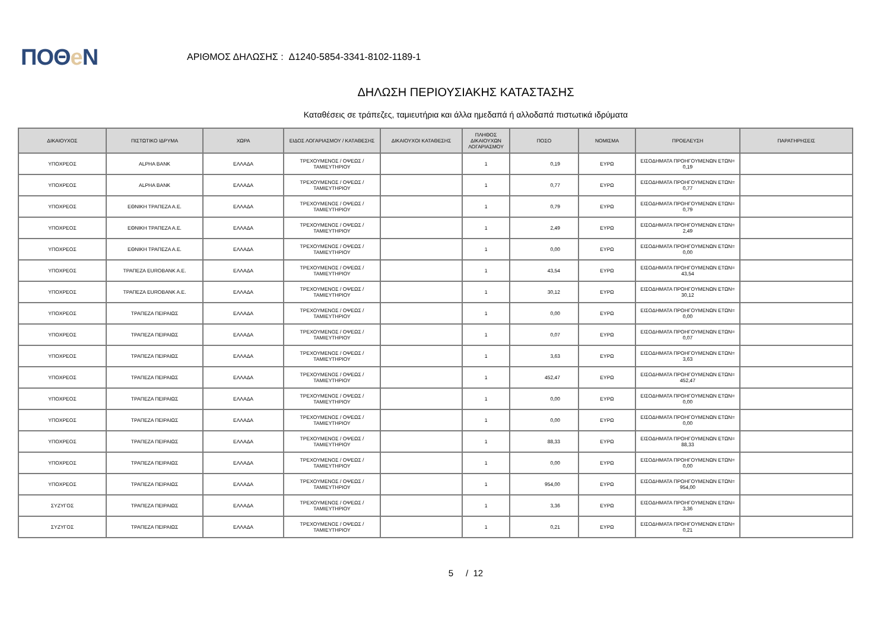ΠΟΘe Ν
ΑΡΙΘΜΟΣ ΔΗΛΩΣΗΣ : Δ1240-5854-3341-8102-1189-1
ΔΗΛΩΣΗ ΠΕΡΙΟΥΣΙΑΚΗΣ ΚΑΤΑΣΤΑΣΗΣ
Καταθέσεις σε τράπεζες, ταμιευτήρια και άλλα ημεδαπά ή αλλοδαπά πιστωτικά ιδρύματα
| ΔΙΚΑΙΟΥΧΟΣ | ΠΙΣΤΩΤΙΚΟ ΙΔΡΥΜΑ | ΧΩΡΑ | ΕΙΔΟΣ ΛΟΓΑΡΙΑΣΜΟΥ / ΚΑΤΑΘΕΣΗΣ | ΔΙΚΑΙΟΥΧΟΙ ΚΑΤΑΘΕΣΗΣ | ΠΛΗΘΟΣ ΔΙΚΑΙΟΥΧΩΝ ΛΟΓΑΡΙΑΣΜΟΥ | ΠΟΣΟ | ΝΟΜΙΣΜΑ | ΠΡΟΕΛΕΥΣΗ | ΠΑΡΑΤΗΡΗΣΕΙΣ |
| --- | --- | --- | --- | --- | --- | --- | --- | --- | --- |
| ΥΠΟΧΡΕΟΣ | ALPHA BANK | ΕΛΛΑΔΑ | ΤΡΕΧΟΥΜΕΝΟΣ / ΟΨΕΩΣ / ΤΑΜΙΕΥΤΗΡΙΟΥ | | 1 | 0,19 | ΕΥΡΩ | ΕΙΣΟΔΗΜΑΤΑ ΠΡΟΗΓΟΥΜΕΝΩΝ ΕΤΩΝ= 0,19 | |
| ΥΠΟΧΡΕΟΣ | ALPHA BANK | ΕΛΛΑΔΑ | ΤΡΕΧΟΥΜΕΝΟΣ / ΟΨΕΩΣ / ΤΑΜΙΕΥΤΗΡΙΟΥ | | 1 | 0,77 | ΕΥΡΩ | ΕΙΣΟΔΗΜΑΤΑ ΠΡΟΗΓΟΥΜΕΝΩΝ ΕΤΩΝ= 0,77 | |
| ΥΠΟΧΡΕΟΣ | ΕΘΝΙΚΗ ΤΡΑΠΕΖΑ Α.Ε. | ΕΛΛΑΔΑ | ΤΡΕΧΟΥΜΕΝΟΣ / ΟΨΕΩΣ / ΤΑΜΙΕΥΤΗΡΙΟΥ | | 1 | 0,79 | ΕΥΡΩ | ΕΙΣΟΔΗΜΑΤΑ ΠΡΟΗΓΟΥΜΕΝΩΝ ΕΤΩΝ= 0,79 | |
| ΥΠΟΧΡΕΟΣ | ΕΘΝΙΚΗ ΤΡΑΠΕΖΑ Α.Ε. | ΕΛΛΑΔΑ | ΤΡΕΧΟΥΜΕΝΟΣ / ΟΨΕΩΣ / ΤΑΜΙΕΥΤΗΡΙΟΥ | | 1 | 2,49 | ΕΥΡΩ | ΕΙΣΟΔΗΜΑΤΑ ΠΡΟΗΓΟΥΜΕΝΩΝ ΕΤΩΝ= 2,49 | |
| ΥΠΟΧΡΕΟΣ | ΕΘΝΙΚΗ ΤΡΑΠΕΖΑ Α.Ε. | ΕΛΛΑΔΑ | ΤΡΕΧΟΥΜΕΝΟΣ / ΟΨΕΩΣ / ΤΑΜΙΕΥΤΗΡΙΟΥ | | 1 | 0,00 | ΕΥΡΩ | ΕΙΣΟΔΗΜΑΤΑ ΠΡΟΗΓΟΥΜΕΝΩΝ ΕΤΩΝ= 0,00 | |
| ΥΠΟΧΡΕΟΣ | ΤΡΑΠΕΖΑ EUROBANK A.E. | ΕΛΛΑΔΑ | ΤΡΕΧΟΥΜΕΝΟΣ / ΟΨΕΩΣ / ΤΑΜΙΕΥΤΗΡΙΟΥ | | 1 | 43,54 | ΕΥΡΩ | ΕΙΣΟΔΗΜΑΤΑ ΠΡΟΗΓΟΥΜΕΝΩΝ ΕΤΩΝ= 43,54 | |
| ΥΠΟΧΡΕΟΣ | ΤΡΑΠΕΖΑ EUROBANK A.E. | ΕΛΛΑΔΑ | ΤΡΕΧΟΥΜΕΝΟΣ / ΟΨΕΩΣ / ΤΑΜΙΕΥΤΗΡΙΟΥ | | 1 | 30,12 | ΕΥΡΩ | ΕΙΣΟΔΗΜΑΤΑ ΠΡΟΗΓΟΥΜΕΝΩΝ ΕΤΩΝ= 30,12 | |
| ΥΠΟΧΡΕΟΣ | ΤΡΑΠΕΖΑ ΠΕΙΡΑΙΩΣ | ΕΛΛΑΔΑ | ΤΡΕΧΟΥΜΕΝΟΣ / ΟΨΕΩΣ / ΤΑΜΙΕΥΤΗΡΙΟΥ | | 1 | 0,00 | ΕΥΡΩ | ΕΙΣΟΔΗΜΑΤΑ ΠΡΟΗΓΟΥΜΕΝΩΝ ΕΤΩΝ= 0,00 | |
| ΥΠΟΧΡΕΟΣ | ΤΡΑΠΕΖΑ ΠΕΙΡΑΙΩΣ | ΕΛΛΑΔΑ | ΤΡΕΧΟΥΜΕΝΟΣ / ΟΨΕΩΣ / ΤΑΜΙΕΥΤΗΡΙΟΥ | | 1 | 0,07 | ΕΥΡΩ | ΕΙΣΟΔΗΜΑΤΑ ΠΡΟΗΓΟΥΜΕΝΩΝ ΕΤΩΝ= 0,07 | |
| ΥΠΟΧΡΕΟΣ | ΤΡΑΠΕΖΑ ΠΕΙΡΑΙΩΣ | ΕΛΛΑΔΑ | ΤΡΕΧΟΥΜΕΝΟΣ / ΟΨΕΩΣ / ΤΑΜΙΕΥΤΗΡΙΟΥ | | 1 | 3,63 | ΕΥΡΩ | ΕΙΣΟΔΗΜΑΤΑ ΠΡΟΗΓΟΥΜΕΝΩΝ ΕΤΩΝ= 3,63 | |
| ΥΠΟΧΡΕΟΣ | ΤΡΑΠΕΖΑ ΠΕΙΡΑΙΩΣ | ΕΛΛΑΔΑ | ΤΡΕΧΟΥΜΕΝΟΣ / ΟΨΕΩΣ / ΤΑΜΙΕΥΤΗΡΙΟΥ | | 1 | 452,47 | ΕΥΡΩ | ΕΙΣΟΔΗΜΑΤΑ ΠΡΟΗΓΟΥΜΕΝΩΝ ΕΤΩΝ= 452,47 | |
| ΥΠΟΧΡΕΟΣ | ΤΡΑΠΕΖΑ ΠΕΙΡΑΙΩΣ | ΕΛΛΑΔΑ | ΤΡΕΧΟΥΜΕΝΟΣ / ΟΨΕΩΣ / ΤΑΜΙΕΥΤΗΡΙΟΥ | | 1 | 0,00 | ΕΥΡΩ | ΕΙΣΟΔΗΜΑΤΑ ΠΡΟΗΓΟΥΜΕΝΩΝ ΕΤΩΝ= 0,00 | |
| ΥΠΟΧΡΕΟΣ | ΤΡΑΠΕΖΑ ΠΕΙΡΑΙΩΣ | ΕΛΛΑΔΑ | ΤΡΕΧΟΥΜΕΝΟΣ / ΟΨΕΩΣ / ΤΑΜΙΕΥΤΗΡΙΟΥ | | 1 | 0,00 | ΕΥΡΩ | ΕΙΣΟΔΗΜΑΤΑ ΠΡΟΗΓΟΥΜΕΝΩΝ ΕΤΩΝ= 0,00 | |
| ΥΠΟΧΡΕΟΣ | ΤΡΑΠΕΖΑ ΠΕΙΡΑΙΩΣ | ΕΛΛΑΔΑ | ΤΡΕΧΟΥΜΕΝΟΣ / ΟΨΕΩΣ / ΤΑΜΙΕΥΤΗΡΙΟΥ | | 1 | 88,33 | ΕΥΡΩ | ΕΙΣΟΔΗΜΑΤΑ ΠΡΟΗΓΟΥΜΕΝΩΝ ΕΤΩΝ= 88,33 | |
| ΥΠΟΧΡΕΟΣ | ΤΡΑΠΕΖΑ ΠΕΙΡΑΙΩΣ | ΕΛΛΑΔΑ | ΤΡΕΧΟΥΜΕΝΟΣ / ΟΨΕΩΣ / ΤΑΜΙΕΥΤΗΡΙΟΥ | | 1 | 0,00 | ΕΥΡΩ | ΕΙΣΟΔΗΜΑΤΑ ΠΡΟΗΓΟΥΜΕΝΩΝ ΕΤΩΝ= 0,00 | |
| ΥΠΟΧΡΕΟΣ | ΤΡΑΠΕΖΑ ΠΕΙΡΑΙΩΣ | ΕΛΛΑΔΑ | ΤΡΕΧΟΥΜΕΝΟΣ / ΟΨΕΩΣ / ΤΑΜΙΕΥΤΗΡΙΟΥ | | 1 | 954,00 | ΕΥΡΩ | ΕΙΣΟΔΗΜΑΤΑ ΠΡΟΗΓΟΥΜΕΝΩΝ ΕΤΩΝ= 954,00 | |
| ΣΥΖΥΓΟΣ | ΤΡΑΠΕΖΑ ΠΕΙΡΑΙΩΣ | ΕΛΛΑΔΑ | ΤΡΕΧΟΥΜΕΝΟΣ / ΟΨΕΩΣ / ΤΑΜΙΕΥΤΗΡΙΟΥ | | 1 | 3,36 | ΕΥΡΩ | ΕΙΣΟΔΗΜΑΤΑ ΠΡΟΗΓΟΥΜΕΝΩΝ ΕΤΩΝ= 3,36 | |
| ΣΥΖΥΓΟΣ | ΤΡΑΠΕΖΑ ΠΕΙΡΑΙΩΣ | ΕΛΛΑΔΑ | ΤΡΕΧΟΥΜΕΝΟΣ / ΟΨΕΩΣ / ΤΑΜΙΕΥΤΗΡΙΟΥ | | 1 | 0,21 | ΕΥΡΩ | ΕΙΣΟΔΗΜΑΤΑ ΠΡΟΗΓΟΥΜΕΝΩΝ ΕΤΩΝ= 0,21 | |
5 / 12